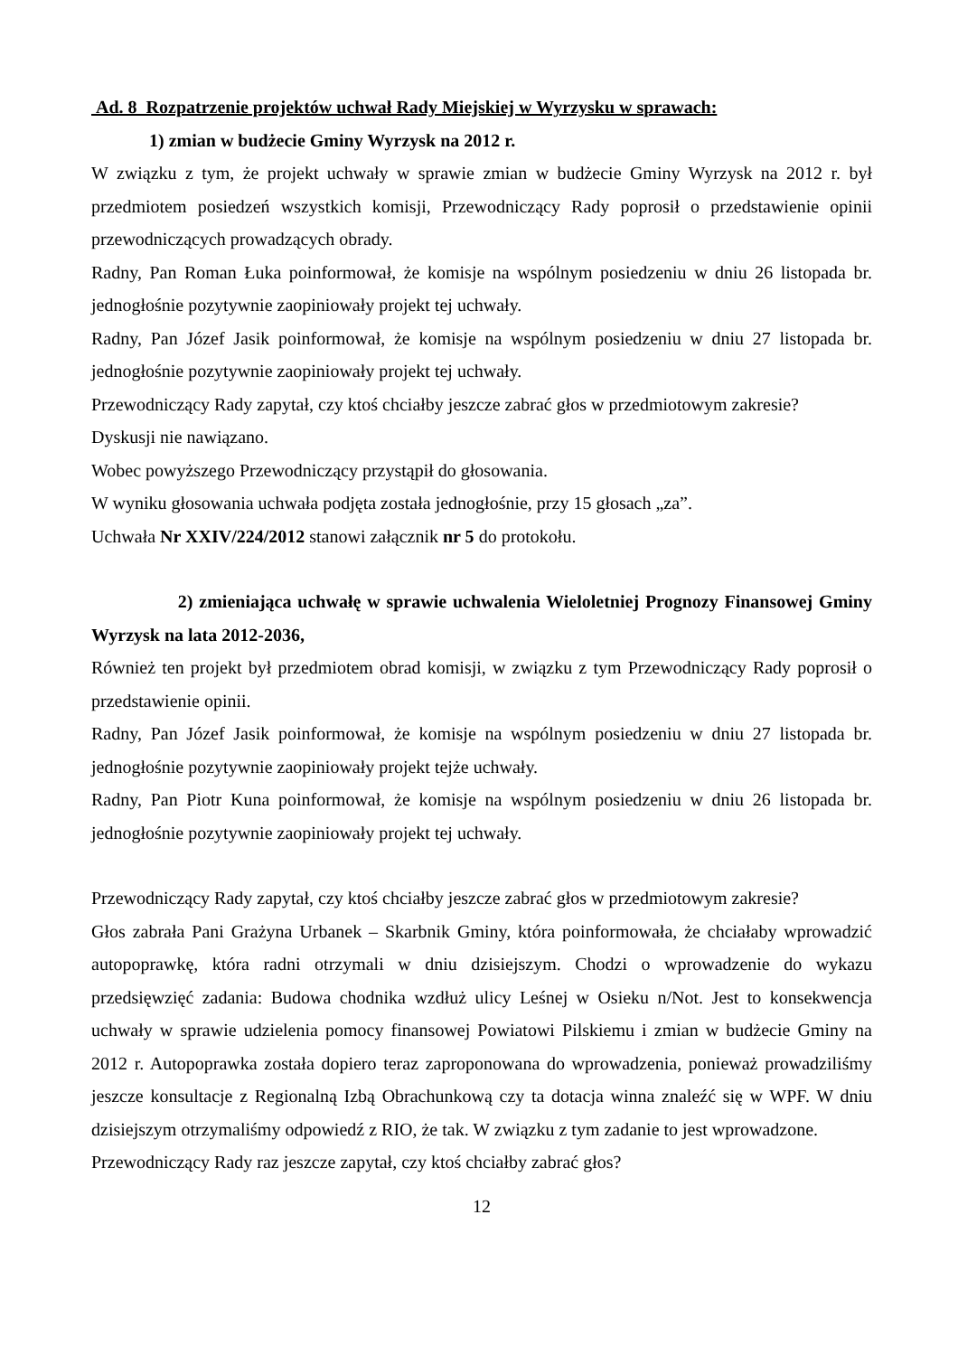Ad. 8 Rozpatrzenie projektów uchwał Rady Miejskiej w Wyrzysku w sprawach:
1) zmian w budżecie Gminy Wyrzysk na 2012 r.
W związku z tym, że projekt uchwały w sprawie zmian w budżecie Gminy Wyrzysk na 2012 r. był przedmiotem posiedzeń wszystkich komisji, Przewodniczący Rady poprosił o przedstawienie opinii przewodniczących prowadzących obrady.
Radny, Pan Roman Łuka poinformował, że komisje na wspólnym posiedzeniu w dniu 26 listopada br. jednogłośnie pozytywnie zaopiniowały projekt tej uchwały.
Radny, Pan Józef Jasik poinformował, że komisje na wspólnym posiedzeniu w dniu 27 listopada br. jednogłośnie pozytywnie zaopiniowały projekt tej uchwały.
Przewodniczący Rady zapytał, czy ktoś chciałby jeszcze zabrać głos w przedmiotowym zakresie?
Dyskusji nie nawiązano.
Wobec powyższego Przewodniczący przystąpił do głosowania.
W wyniku głosowania uchwała podjęta została jednogłośnie, przy 15 głosach „za”.
Uchwała Nr XXIV/224/2012 stanowi załącznik nr 5 do protokołu.
2) zmieniająca uchwałę w sprawie uchwalenia Wieloletniej Prognozy Finansowej Gminy Wyrzysk na lata 2012-2036,
Również ten projekt był przedmiotem obrad komisji, w związku z tym Przewodniczący Rady poprosił o przedstawienie opinii.
Radny, Pan Józef Jasik poinformował, że komisje na wspólnym posiedzeniu w dniu 27 listopada br. jednogłośnie pozytywnie zaopiniowały projekt tejże uchwały.
Radny, Pan Piotr Kuna poinformował, że komisje na wspólnym posiedzeniu w dniu 26 listopada br. jednogłośnie pozytywnie zaopiniowały projekt tej uchwały.
Przewodniczący Rady zapytał, czy ktoś chciałby jeszcze zabrać głos w przedmiotowym zakresie?
Głos zabrała Pani Grażyna Urbanek – Skarbnik Gminy, która poinformowała, że chciałaby wprowadzić autopoprawkę, która radni otrzymali w dniu dzisiejszym. Chodzi o wprowadzenie do wykazu przedsięwzięć zadania: Budowa chodnika wzdłuż ulicy Leśnej w Osieku n/Not. Jest to konsekwencja uchwały w sprawie udzielenia pomocy finansowej Powiatowi Pilskiemu i zmian w budżecie Gminy na 2012 r. Autopoprawka została dopiero teraz zaproponowana do wprowadzenia, ponieważ prowadziliśmy jeszcze konsultacje z Regionalną Izbą Obrachunkową czy ta dotacja winna znaleźć się w WPF. W dniu dzisiejszym otrzymaliśmy odpowiedź z RIO, że tak. W związku z tym zadanie to jest wprowadzone.
Przewodniczący Rady raz jeszcze zapytał, czy ktoś chciałby zabrać głos?
12